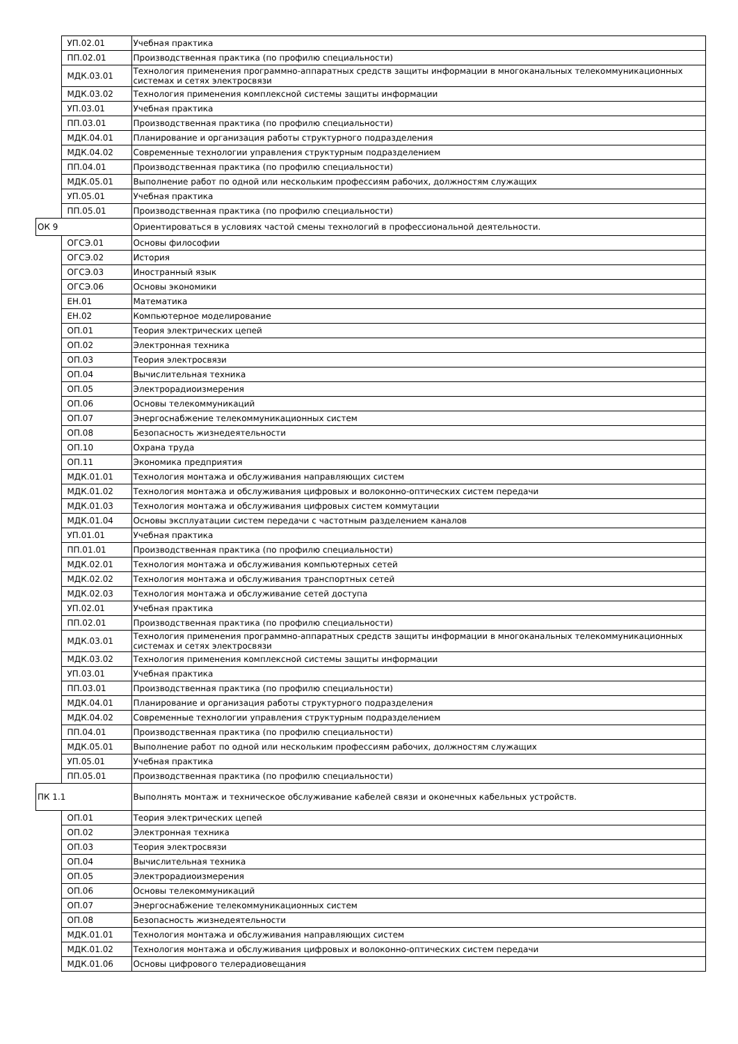| | УП.02.01 | Учебная практика |
| | ПП.02.01 | Производственная практика (по профилю специальности) |
| | МДК.03.01 | Технология применения программно-аппаратных средств защиты информации в многоканальных телекоммуникационных системах и сетях электросвязи |
| | МДК.03.02 | Технология применения комплексной системы защиты информации |
| | УП.03.01 | Учебная практика |
| | ПП.03.01 | Производственная практика (по профилю специальности) |
| | МДК.04.01 | Планирование и организация работы структурного подразделения |
| | МДК.04.02 | Современные технологии управления структурным подразделением |
| | ПП.04.01 | Производственная практика (по профилю специальности) |
| | МДК.05.01 | Выполнение работ по одной или нескольким профессиям рабочих, должностям служащих |
| | УП.05.01 | Учебная практика |
| | ПП.05.01 | Производственная практика (по профилю специальности) |
| ОК 9 | | Ориентироваться в условиях частой смены технологий в профессиональной деятельности. |
| | ОГСЭ.01 | Основы философии |
| | ОГСЭ.02 | История |
| | ОГСЭ.03 | Иностранный язык |
| | ОГСЭ.06 | Основы экономики |
| | ЕН.01 | Математика |
| | ЕН.02 | Компьютерное моделирование |
| | ОП.01 | Теория электрических цепей |
| | ОП.02 | Электронная техника |
| | ОП.03 | Теория электросвязи |
| | ОП.04 | Вычислительная техника |
| | ОП.05 | Электрорадиоизмерения |
| | ОП.06 | Основы телекоммуникаций |
| | ОП.07 | Энергоснабжение телекоммуникационных систем |
| | ОП.08 | Безопасность жизнедеятельности |
| | ОП.10 | Охрана труда |
| | ОП.11 | Экономика предприятия |
| | МДК.01.01 | Технология монтажа и обслуживания направляющих систем |
| | МДК.01.02 | Технология монтажа и обслуживания цифровых и волоконно-оптических систем передачи |
| | МДК.01.03 | Технология монтажа и обслуживания цифровых систем коммутации |
| | МДК.01.04 | Основы эксплуатации систем передачи с частотным разделением каналов |
| | УП.01.01 | Учебная практика |
| | ПП.01.01 | Производственная практика (по профилю специальности) |
| | МДК.02.01 | Технология монтажа и обслуживания компьютерных сетей |
| | МДК.02.02 | Технология монтажа и обслуживания транспортных сетей |
| | МДК.02.03 | Технология монтажа и обслуживание сетей доступа |
| | УП.02.01 | Учебная практика |
| | ПП.02.01 | Производственная практика (по профилю специальности) |
| | МДК.03.01 | Технология применения программно-аппаратных средств защиты информации в многоканальных телекоммуникационных системах и сетях электросвязи |
| | МДК.03.02 | Технология применения комплексной системы защиты информации |
| | УП.03.01 | Учебная практика |
| | ПП.03.01 | Производственная практика (по профилю специальности) |
| | МДК.04.01 | Планирование и организация работы структурного подразделения |
| | МДК.04.02 | Современные технологии управления структурным подразделением |
| | ПП.04.01 | Производственная практика (по профилю специальности) |
| | МДК.05.01 | Выполнение работ по одной или нескольким профессиям рабочих, должностям служащих |
| | УП.05.01 | Учебная практика |
| | ПП.05.01 | Производственная практика (по профилю специальности) |
| ПК 1.1 | | Выполнять монтаж и техническое обслуживание кабелей связи и оконечных кабельных устройств. |
| | ОП.01 | Теория электрических цепей |
| | ОП.02 | Электронная техника |
| | ОП.03 | Теория электросвязи |
| | ОП.04 | Вычислительная техника |
| | ОП.05 | Электрорадиоизмерения |
| | ОП.06 | Основы телекоммуникаций |
| | ОП.07 | Энергоснабжение телекоммуникационных систем |
| | ОП.08 | Безопасность жизнедеятельности |
| | МДК.01.01 | Технология монтажа и обслуживания направляющих систем |
| | МДК.01.02 | Технология монтажа и обслуживания цифровых и волоконно-оптических систем передачи |
| | МДК.01.06 | Основы цифрового телерадиовещания |